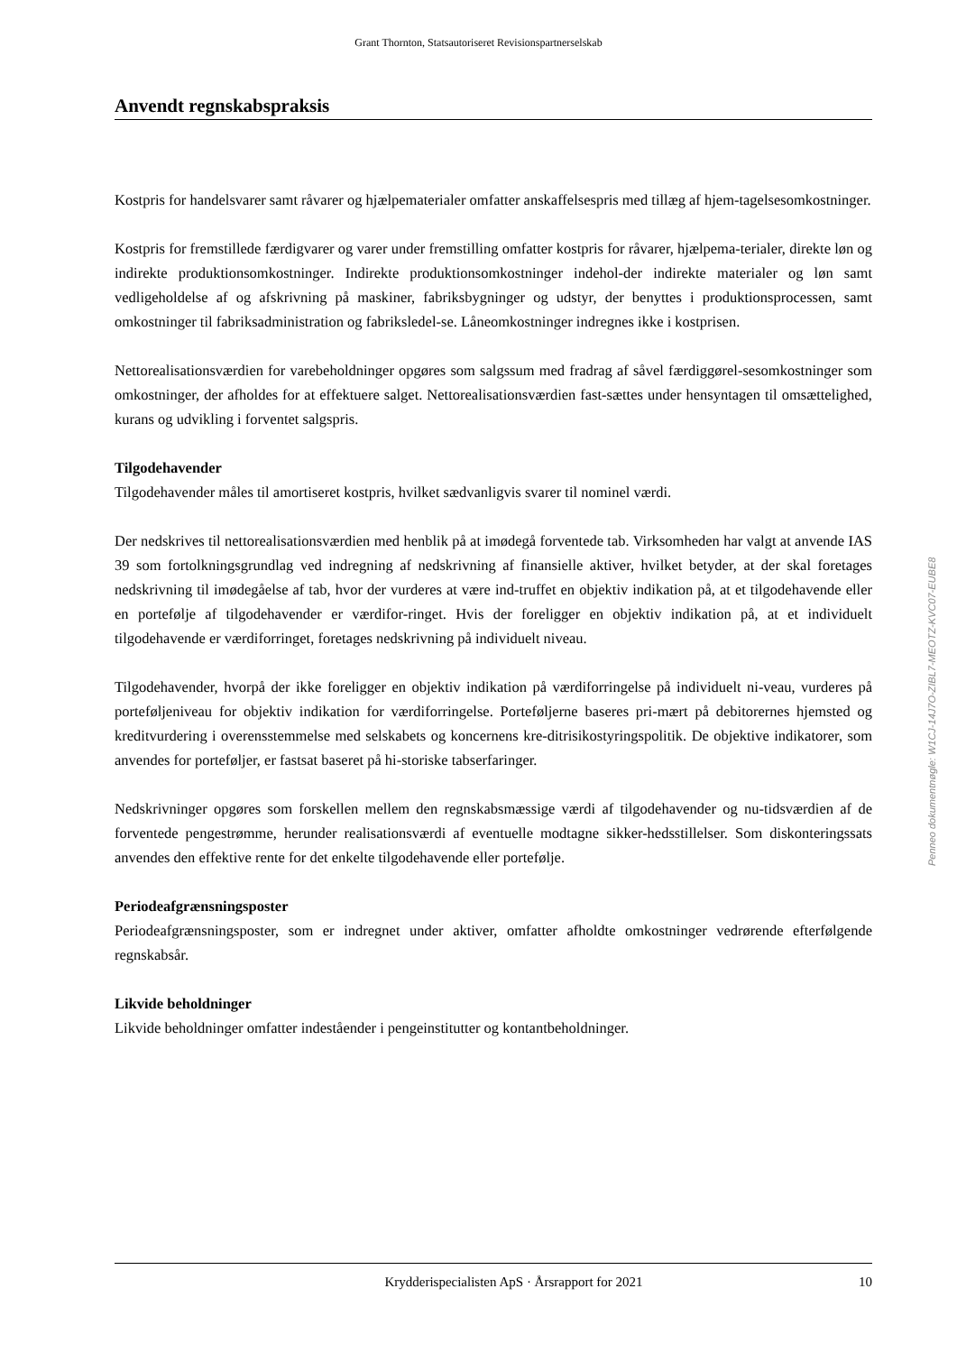Grant Thornton, Statsautoriseret Revisionspartnerselskab
Anvendt regnskabspraksis
Kostpris for handelsvarer samt råvarer og hjælpematerialer omfatter anskaffelsespris med tillæg af hjem-tagelsesomkostninger.
Kostpris for fremstillede færdigvarer og varer under fremstilling omfatter kostpris for råvarer, hjælpema-terialer, direkte løn og indirekte produktionsomkostninger. Indirekte produktionsomkostninger indehol-der indirekte materialer og løn samt vedligeholdelse af og afskrivning på maskiner, fabriksbygninger og udstyr, der benyttes i produktionsprocessen, samt omkostninger til fabriksadministration og fabriksledel-se. Låneomkostninger indregnes ikke i kostprisen.
Nettorealisationsværdien for varebeholdninger opgøres som salgssum med fradrag af såvel færdiggørel-sesomkostninger som omkostninger, der afholdes for at effektuere salget. Nettorealisationsværdien fast-sættes under hensyntagen til omsættelighed, kurans og udvikling i forventet salgspris.
Tilgodehavender
Tilgodehavender måles til amortiseret kostpris, hvilket sædvanligvis svarer til nominel værdi.
Der nedskrives til nettorealisationsværdien med henblik på at imødegå forventede tab. Virksomheden har valgt at anvende IAS 39 som fortolkningsgrundlag ved indregning af nedskrivning af finansielle aktiver, hvilket betyder, at der skal foretages nedskrivning til imødegåelse af tab, hvor der vurderes at være ind-truffet en objektiv indikation på, at et tilgodehavende eller en portefølje af tilgodehavender er værdifor-ringet. Hvis der foreligger en objektiv indikation på, at et individuelt tilgodehavende er værdiforringet, foretages nedskrivning på individuelt niveau.
Tilgodehavender, hvorpå der ikke foreligger en objektiv indikation på værdiforringelse på individuelt ni-veau, vurderes på porteføljeniveau for objektiv indikation for værdiforringelse. Porteføljerne baseres pri-mært på debitorernes hjemsted og kreditvurdering i overensstemmelse med selskabets og koncernens kre-ditrisikostyringspolitik. De objektive indikatorer, som anvendes for porteføljer, er fastsat baseret på hi-storiske tabserfaringer.
Nedskrivninger opgøres som forskellen mellem den regnskabsmæssige værdi af tilgodehavender og nu-tidsværdien af de forventede pengestrømme, herunder realisationsværdi af eventuelle modtagne sikker-hedsstillelser. Som diskonteringssats anvendes den effektive rente for det enkelte tilgodehavende eller portefølje.
Periodeafgrænsningsposter
Periodeafgrænsningsposter, som er indregnet under aktiver, omfatter afholdte omkostninger vedrørende efterfølgende regnskabsår.
Likvide beholdninger
Likvide beholdninger omfatter indeståender i pengeinstitutter og kontantbeholdninger.
Penneo dokumentnøgle: W1CJ-14J7O-ZIBL7-MEOTZ-KVC07-EUBE8
Krydderispecialisten ApS · Årsrapport for 2021 10